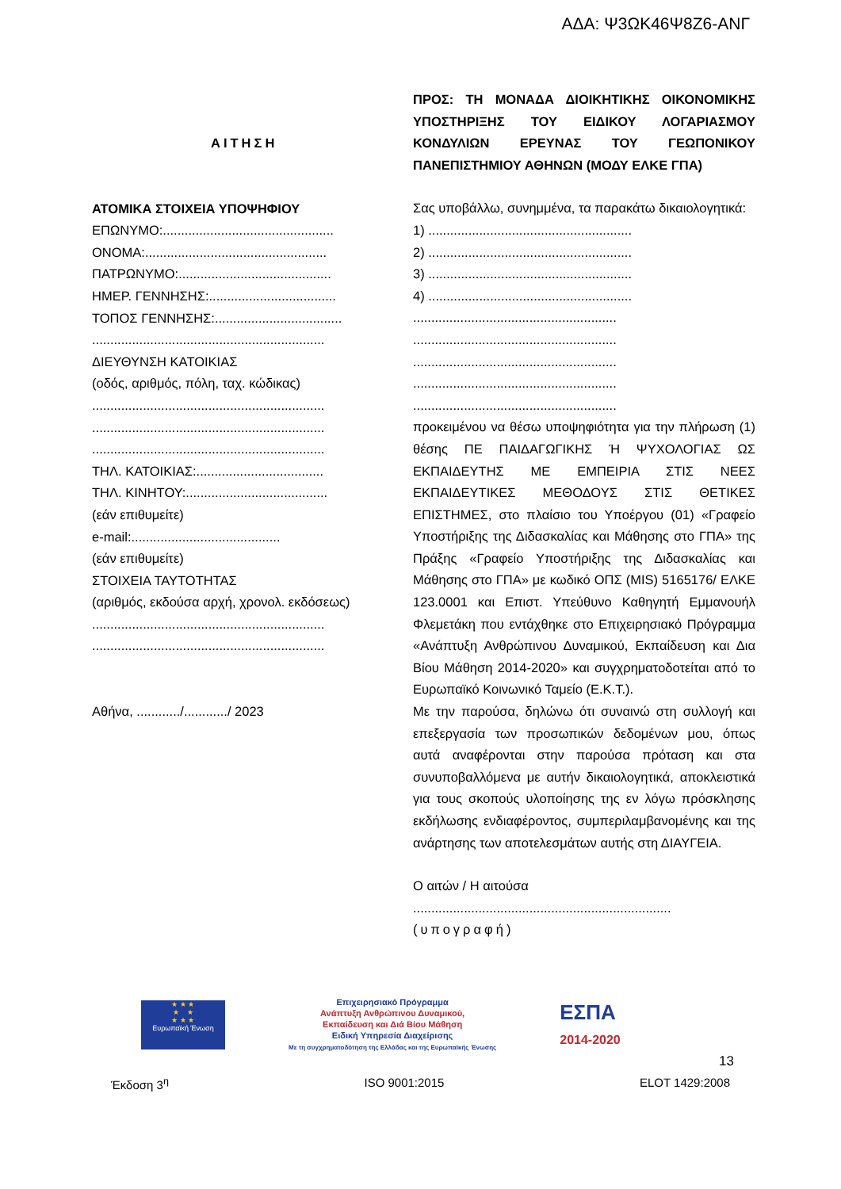ΑΔΑ: Ψ3ΩΚ46Ψ8Ζ6-ΑΝΓ
ΑΙΤΗΣΗ
ΑΤΟΜΙΚΑ ΣΤΟΙΧΕΙΑ ΥΠΟΨΗΦΙΟΥ
ΕΠΩΝΥΜΟ:...............................................
ΟΝΟΜΑ:..................................................
ΠΑΤΡΩΝΥΜΟ:..........................................
ΗΜΕΡ. ΓΕΝΝΗΣΗΣ:...................................
ΤΟΠΟΣ ΓΕΝΝΗΣΗΣ:...................................
................................................................
ΔΙΕΥΘΥΝΣΗ ΚΑΤΟΙΚΙΑΣ
(οδός, αριθμός, πόλη, ταχ. κώδικας)
................................................................
................................................................
................................................................
ΤΗΛ. ΚΑΤΟΙΚΙΑΣ:...................................
ΤΗΛ. ΚΙΝΗΤΟΥ:.......................................
(εάν επιθυμείτε)
e-mail:.........................................
(εάν επιθυμείτε)
ΣΤΟΙΧΕΙΑ ΤΑΥΤΟΤΗΤΑΣ
(αριθμός, εκδούσα αρχή, χρονολ. εκδόσεως)
................................................................
................................................................
Αθήνα, ............/............/ 2023
ΠΡΟΣ: ΤΗ ΜΟΝΑΔΑ ΔΙΟΙΚΗΤΙΚΗΣ ΟΙΚΟΝΟΜΙΚΗΣ ΥΠΟΣΤΗΡΙΞΗΣ ΤΟΥ ΕΙΔΙΚΟΥ ΛΟΓΑΡΙΑΣΜΟΥ ΚΟΝΔΥΛΙΩΝ ΕΡΕΥΝΑΣ ΤΟΥ ΓΕΩΠΟΝΙΚΟΥ ΠΑΝΕΠΙΣΤΗΜΙΟΥ ΑΘΗΝΩΝ (ΜΟΔΥ ΕΛΚΕ ΓΠΑ)
Σας υποβάλλω, συνημμένα, τα παρακάτω δικαιολογητικά:
1) ........................................................
2) ........................................................
3) ........................................................
4) ........................................................
........................................................
........................................................
........................................................
........................................................
........................................................
προκειμένου να θέσω υποψηφιότητα για την πλήρωση (1) θέσης ΠΕ ΠΑΙΔΑΓΩΓΙΚΗΣ Ή ΨΥΧΟΛΟΓΙΑΣ ΩΣ ΕΚΠΑΙΔΕΥΤΗΣ ΜΕ ΕΜΠΕΙΡΙΑ ΣΤΙΣ ΝΕΕΣ ΕΚΠΑΙΔΕΥΤΙΚΕΣ ΜΕΘΟΔΟΥΣ ΣΤΙΣ ΘΕΤΙΚΕΣ ΕΠΙΣΤΗΜΕΣ, στο πλαίσιο του Υποέργου (01) «Γραφείο Υποστήριξης της Διδασκαλίας και Μάθησης στο ΓΠΑ» της Πράξης «Γραφείο Υποστήριξης της Διδασκαλίας και Μάθησης στο ΓΠΑ» με κωδικό ΟΠΣ (MIS) 5165176/ ΕΛΚΕ 123.0001 και Επιστ. Υπεύθυνο Καθηγητή Εμμανουήλ Φλεμετάκη που εντάχθηκε στο Επιχειρησιακό Πρόγραμμα «Ανάπτυξη Ανθρώπινου Δυναμικού, Εκπαίδευση και Δια Βίου Μάθηση 2014-2020» και συγχρηματοδοτείται από το Ευρωπαϊκό Κοινωνικό Ταμείο (Ε.Κ.Τ.).
Με την παρούσα, δηλώνω ότι συναινώ στη συλλογή και επεξεργασία των προσωπικών δεδομένων μου, όπως αυτά αναφέρονται στην παρούσα πρόταση και στα συνυποβαλλόμενα με αυτήν δικαιολογητικά, αποκλειστικά για τους σκοπούς υλοποίησης της εν λόγω πρόσκλησης εκδήλωσης ενδιαφέροντος, συμπεριλαμβανομένης και της ανάρτησης των αποτελεσμάτων αυτής στη ΔΙΑΥΓΕΙΑ.
Ο αιτών / Η αιτούσα
.......................................................................
(υπογραφή)
★ ★ ★
★ ★
★ ★ ★
Ευρωπαϊκή Ένωση
Επιχειρησιακό Πρόγραμμα
Ανάπτυξη Ανθρώπινου Δυναμικού,
Εκπαίδευση και Διά Βίου Μάθηση
Ειδική Υπηρεσία Διαχείρισης
Με τη συγχρηματοδότηση της Ελλάδας και της Ευρωπαϊκής Ένωσης
ΕΣΠΑ
2014-2020
13
Έκδοση 3<sup>η</sup> ISO 9001:2015 ELOT 1429:2008